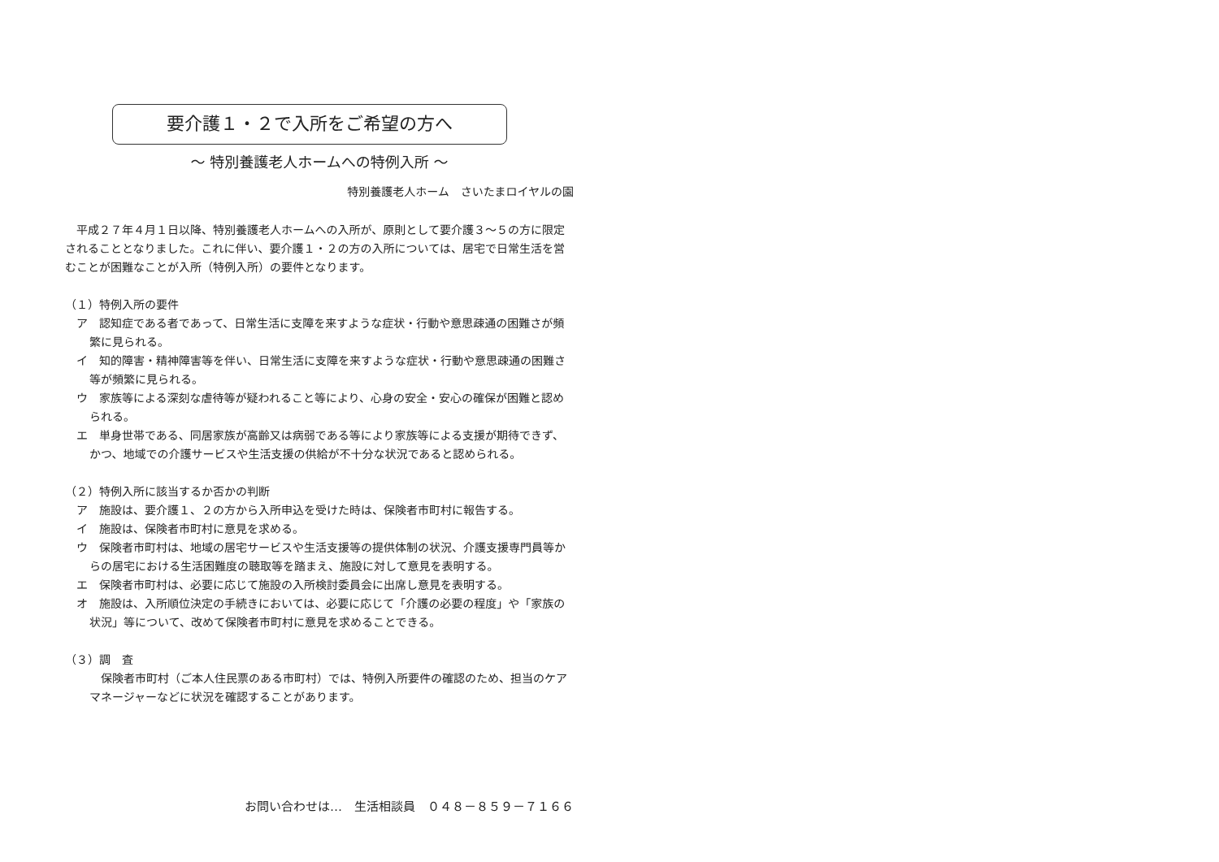要介護１・２で入所をご希望の方へ
～ 特別養護老人ホームへの特例入所 ～
特別養護老人ホーム　さいたまロイヤルの園
平成２７年４月１日以降、特別養護老人ホームへの入所が、原則として要介護３～５の方に限定されることとなりました。これに伴い、要介護１・２の方の入所については、居宅で日常生活を営むことが困難なことが入所（特例入所）の要件となります。
（１）特例入所の要件
ア　認知症である者であって、日常生活に支障を来すような症状・行動や意思疎通の困難さが頻繁に見られる。
イ　知的障害・精神障害等を伴い、日常生活に支障を来すような症状・行動や意思疎通の困難さ等が頻繁に見られる。
ウ　家族等による深刻な虐待等が疑われること等により、心身の安全・安心の確保が困難と認められる。
エ　単身世帯である、同居家族が高齢又は病弱である等により家族等による支援が期待できず、かつ、地域での介護サービスや生活支援の供給が不十分な状況であると認められる。
（２）特例入所に該当するか否かの判断
ア　施設は、要介護１、２の方から入所申込を受けた時は、保険者市町村に報告する。
イ　施設は、保険者市町村に意見を求める。
ウ　保険者市町村は、地域の居宅サービスや生活支援等の提供体制の状況、介護支援専門員等からの居宅における生活困難度の聴取等を踏まえ、施設に対して意見を表明する。
エ　保険者市町村は、必要に応じて施設の入所検討委員会に出席し意見を表明する。
オ　施設は、入所順位決定の手続きにおいては、必要に応じて「介護の必要の程度」や「家族の状況」等について、改めて保険者市町村に意見を求めることできる。
（３）調　査
保険者市町村（ご本人住民票のある市町村）では、特例入所要件の確認のため、担当のケアマネージャーなどに状況を確認することがあります。
お問い合わせは…　生活相談員　０４８－８５９－７１６６